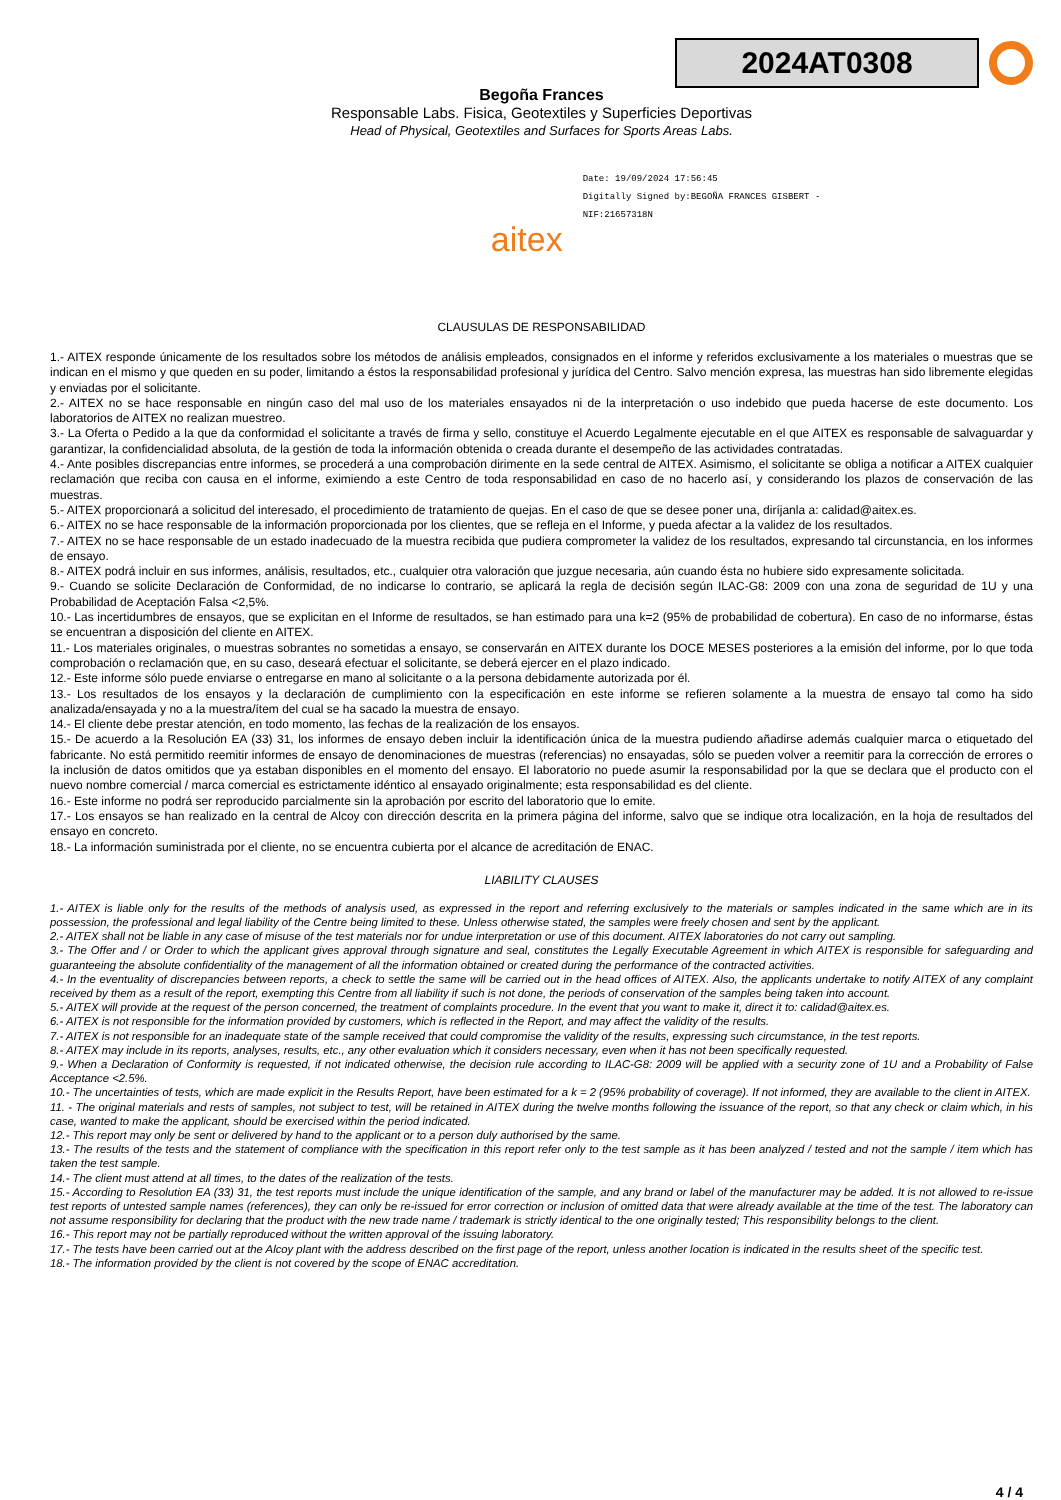2024AT0308
Begoña Frances
Responsable Labs. Fisica, Geotextiles y Superficies Deportivas
Head of Physical, Geotextiles and Surfaces for Sports Areas Labs.
aitex
Date: 19/09/2024 17:56:45
Digitally Signed by:BEGOÑA FRANCES GISBERT -
NIF:21657318N
CLAUSULAS DE RESPONSABILIDAD
1.- AITEX responde únicamente de los resultados sobre los métodos de análisis empleados, consignados en el informe y referidos exclusivamente a los materiales o muestras que se indican en el mismo y que queden en su poder, limitando a éstos la responsabilidad profesional y jurídica del Centro. Salvo mención expresa, las muestras han sido libremente elegidas y enviadas por el solicitante.
2.- AITEX no se hace responsable en ningún caso del mal uso de los materiales ensayados ni de la interpretación o uso indebido que pueda hacerse de este documento. Los laboratorios de AITEX no realizan muestreo.
3.- La Oferta o Pedido a la que da conformidad el solicitante a través de firma y sello, constituye el Acuerdo Legalmente ejecutable en el que AITEX es responsable de salvaguardar y garantizar, la confidencialidad absoluta, de la gestión de toda la información obtenida o creada durante el desempeño de las actividades contratadas.
4.- Ante posibles discrepancias entre informes, se procederá a una comprobación dirimente en la sede central de AITEX. Asimismo, el solicitante se obliga a notificar a AITEX cualquier reclamación que reciba con causa en el informe, eximiendo a este Centro de toda responsabilidad en caso de no hacerlo así, y considerando los plazos de conservación de las muestras.
5.- AITEX proporcionará a solicitud del interesado, el procedimiento de tratamiento de quejas. En el caso de que se desee poner una, diríjanla a: calidad@aitex.es.
6.- AITEX no se hace responsable de la información proporcionada por los clientes, que se refleja en el Informe, y pueda afectar a la validez de los resultados.
7.- AITEX no se hace responsable de un estado inadecuado de la muestra recibida que pudiera comprometer la validez de los resultados, expresando tal circunstancia, en los informes de ensayo.
8.- AITEX podrá incluir en sus informes, análisis, resultados, etc., cualquier otra valoración que juzgue necesaria, aún cuando ésta no hubiere sido expresamente solicitada.
9.- Cuando se solicite Declaración de Conformidad, de no indicarse lo contrario, se aplicará la regla de decisión según ILAC-G8: 2009 con una zona de seguridad de 1U y una Probabilidad de Aceptación Falsa <2,5%.
10.- Las incertidumbres de ensayos, que se explicitan en el Informe de resultados, se han estimado para una k=2 (95% de probabilidad de cobertura). En caso de no informarse, éstas se encuentran a disposición del cliente en AITEX.
11.- Los materiales originales, o muestras sobrantes no sometidas a ensayo, se conservarán en AITEX durante los DOCE MESES posteriores a la emisión del informe, por lo que toda comprobación o reclamación que, en su caso, deseará efectuar el solicitante, se deberá ejercer en el plazo indicado.
12.- Este informe sólo puede enviarse o entregarse en mano al solicitante o a la persona debidamente autorizada por él.
13.- Los resultados de los ensayos y la declaración de cumplimiento con la especificación en este informe se refieren solamente a la muestra de ensayo tal como ha sido analizada/ensayada y no a la muestra/ítem del cual se ha sacado la muestra de ensayo.
14.- El cliente debe prestar atención, en todo momento, las fechas de la realización de los ensayos.
15.- De acuerdo a la Resolución EA (33) 31, los informes de ensayo deben incluir la identificación única de la muestra pudiendo añadirse además cualquier marca o etiquetado del fabricante. No está permitido reemitir informes de ensayo de denominaciones de muestras (referencias) no ensayadas, sólo se pueden volver a reemitir para la corrección de errores o la inclusión de datos omitidos que ya estaban disponibles en el momento del ensayo. El laboratorio no puede asumir la responsabilidad por la que se declara que el producto con el nuevo nombre comercial / marca comercial es estrictamente idéntico al ensayado originalmente; esta responsabilidad es del cliente.
16.- Este informe no podrá ser reproducido parcialmente sin la aprobación por escrito del laboratorio que lo emite.
17.- Los ensayos se han realizado en la central de Alcoy con dirección descrita en la primera página del informe, salvo que se indique otra localización, en la hoja de resultados del ensayo en concreto.
18.- La información suministrada por el cliente, no se encuentra cubierta por el alcance de acreditación de ENAC.
LIABILITY CLAUSES
1.- AITEX is liable only for the results of the methods of analysis used, as expressed in the report and referring exclusively to the materials or samples indicated in the same which are in its possession, the professional and legal liability of the Centre being limited to these. Unless otherwise stated, the samples were freely chosen and sent by the applicant.
2.- AITEX shall not be liable in any case of misuse of the test materials nor for undue interpretation or use of this document. AITEX laboratories do not carry out sampling.
3.- The Offer and / or Order to which the applicant gives approval through signature and seal, constitutes the Legally Executable Agreement in which AITEX is responsible for safeguarding and guaranteeing the absolute confidentiality of the management of all the information obtained or created during the performance of the contracted activities.
4.- In the eventuality of discrepancies between reports, a check to settle the same will be carried out in the head offices of AITEX. Also, the applicants undertake to notify AITEX of any complaint received by them as a result of the report, exempting this Centre from all liability if such is not done, the periods of conservation of the samples being taken into account.
5.- AITEX will provide at the request of the person concerned, the treatment of complaints procedure. In the event that you want to make it, direct it to: calidad@aitex.es.
6.- AITEX is not responsible for the information provided by customers, which is reflected in the Report, and may affect the validity of the results.
7.- AITEX is not responsible for an inadequate state of the sample received that could compromise the validity of the results, expressing such circumstance, in the test reports.
8.- AITEX may include in its reports, analyses, results, etc., any other evaluation which it considers necessary, even when it has not been specifically requested.
9.- When a Declaration of Conformity is requested, if not indicated otherwise, the decision rule according to ILAC-G8: 2009 will be applied with a security zone of 1U and a Probability of False Acceptance <2.5%.
10.- The uncertainties of tests, which are made explicit in the Results Report, have been estimated for a k = 2 (95% probability of coverage). If not informed, they are available to the client in AITEX.
11. - The original materials and rests of samples, not subject to test, will be retained in AITEX during the twelve months following the issuance of the report, so that any check or claim which, in his case, wanted to make the applicant, should be exercised within the period indicated.
12.- This report may only be sent or delivered by hand to the applicant or to a person duly authorised by the same.
13.- The results of the tests and the statement of compliance with the specification in this report refer only to the test sample as it has been analyzed / tested and not the sample / item which has taken the test sample.
14.- The client must attend at all times, to the dates of the realization of the tests.
15.- According to Resolution EA (33) 31, the test reports must include the unique identification of the sample, and any brand or label of the manufacturer may be added. It is not allowed to re-issue test reports of untested sample names (references), they can only be re-issued for error correction or inclusion of omitted data that were already available at the time of the test. The laboratory can not assume responsibility for declaring that the product with the new trade name / trademark is strictly identical to the one originally tested; This responsibility belongs to the client.
16.- This report may not be partially reproduced without the written approval of the issuing laboratory.
17.- The tests have been carried out at the Alcoy plant with the address described on the first page of the report, unless another location is indicated in the results sheet of the specific test.
18.- The information provided by the client is not covered by the scope of ENAC accreditation.
4 / 4